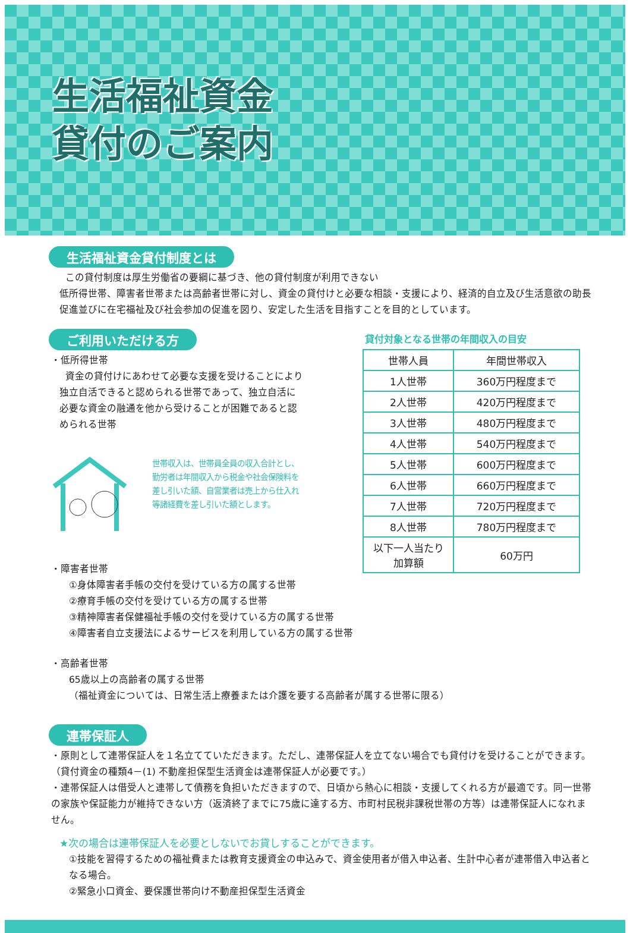生活福祉資金
貸付のご案内
生活福祉資金貸付制度とは
この貸付制度は厚生労働省の要綱に基づき、他の貸付制度が利用できない
低所得世帯、障害者世帯または高齢者世帯に対し、資金の貸付けと必要な相談・支援により、経済的自立及び生活意欲の助長促進並びに在宅福祉及び社会参加の促進を図り、安定した生活を目指すことを目的としています。
ご利用いただける方
・低所得世帯
資金の貸付けにあわせて必要な支援を受けることにより独立自活できると認められる世帯であって、独立自活に必要な資金の融通を他から受けることが困難であると認められる世帯
世帯収入は、世帯員全員の収入合計とし、勤労者は年間収入から税金や社会保険料を差し引いた額、自営業者は売上から仕入れ等諸経費を差し引いた額とします。
貸付対象となる世帯の年間収入の目安
| 世帯人員 | 年間世帯収入 |
| --- | --- |
| 1人世帯 | 360万円程度まで |
| 2人世帯 | 420万円程度まで |
| 3人世帯 | 480万円程度まで |
| 4人世帯 | 540万円程度まで |
| 5人世帯 | 600万円程度まで |
| 6人世帯 | 660万円程度まで |
| 7人世帯 | 720万円程度まで |
| 8人世帯 | 780万円程度まで |
| 以下一人当たり 加算額 | 60万円 |
・障害者世帯
①身体障害者手帳の交付を受けている方の属する世帯
②療育手帳の交付を受けている方の属する世帯
③精神障害者保健福祉手帳の交付を受けている方の属する世帯
④障害者自立支援法によるサービスを利用している方の属する世帯
・高齢者世帯
65歳以上の高齢者の属する世帯
（福祉資金については、日常生活上療養または介護を要する高齢者が属する世帯に限る）
連帯保証人
・原則として連帯保証人を１名立てていただきます。ただし、連帯保証人を立てない場合でも貸付けを受けることができます。（貸付資金の種類4－(1) 不動産担保型生活資金は連帯保証人が必要です。）
・連帯保証人は借受人と連帯して債務を負担いただきますので、日頃から熱心に相談・支援してくれる方が最適です。同一世帯の家族や保証能力が維持できない方（返済終了までに75歳に達する方、市町村民税非課税世帯の方等）は連帯保証人になれません。
★次の場合は連帯保証人を必要としないでお貸しすることができます。
①技能を習得するための福祉費または教育支援資金の申込みで、資金使用者が借入申込者、生計中心者が連帯借入申込者となる場合。
②緊急小口資金、要保護世帯向け不動産担保型生活資金